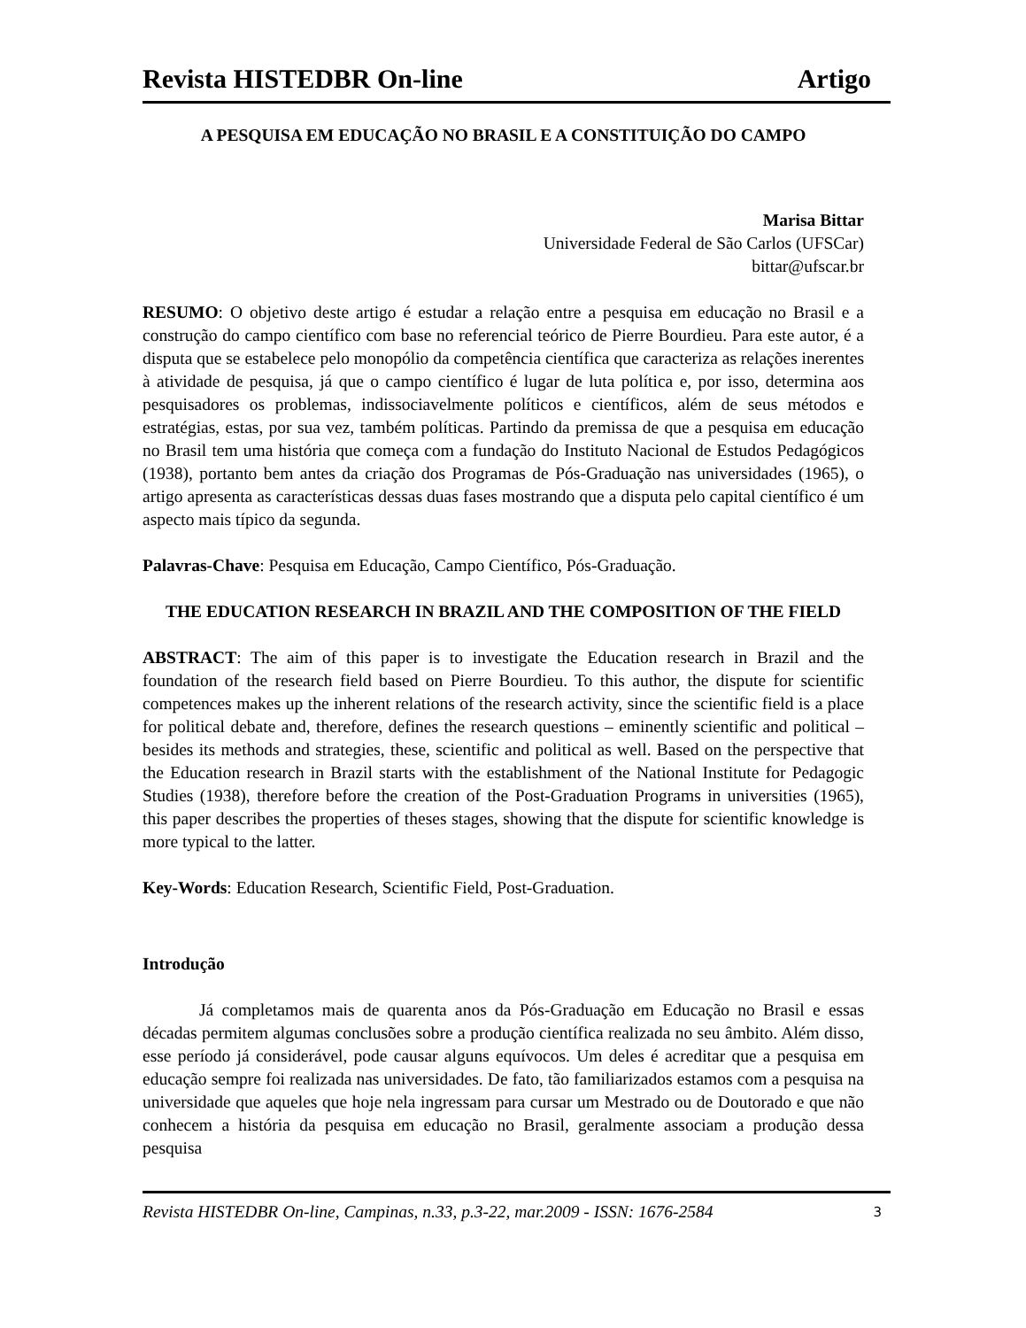Revista HISTEDBR On-line Artigo
A PESQUISA EM EDUCAÇÃO NO BRASIL E A CONSTITUIÇÃO DO CAMPO
Marisa Bittar
Universidade Federal de São Carlos (UFSCar)
bittar@ufscar.br
RESUMO: O objetivo deste artigo é estudar a relação entre a pesquisa em educação no Brasil e a construção do campo científico com base no referencial teórico de Pierre Bourdieu. Para este autor, é a disputa que se estabelece pelo monopólio da competência científica que caracteriza as relações inerentes à atividade de pesquisa, já que o campo científico é lugar de luta política e, por isso, determina aos pesquisadores os problemas, indissociavelmente políticos e científicos, além de seus métodos e estratégias, estas, por sua vez, também políticas. Partindo da premissa de que a pesquisa em educação no Brasil tem uma história que começa com a fundação do Instituto Nacional de Estudos Pedagógicos (1938), portanto bem antes da criação dos Programas de Pós-Graduação nas universidades (1965), o artigo apresenta as características dessas duas fases mostrando que a disputa pelo capital científico é um aspecto mais típico da segunda.
Palavras-Chave: Pesquisa em Educação, Campo Científico, Pós-Graduação.
THE EDUCATION RESEARCH IN BRAZIL AND THE COMPOSITION OF THE FIELD
ABSTRACT: The aim of this paper is to investigate the Education research in Brazil and the foundation of the research field based on Pierre Bourdieu. To this author, the dispute for scientific competences makes up the inherent relations of the research activity, since the scientific field is a place for political debate and, therefore, defines the research questions – eminently scientific and political – besides its methods and strategies, these, scientific and political as well. Based on the perspective that the Education research in Brazil starts with the establishment of the National Institute for Pedagogic Studies (1938), therefore before the creation of the Post-Graduation Programs in universities (1965), this paper describes the properties of theses stages, showing that the dispute for scientific knowledge is more typical to the latter.
Key-Words: Education Research, Scientific Field, Post-Graduation.
Introdução
Já completamos mais de quarenta anos da Pós-Graduação em Educação no Brasil e essas décadas permitem algumas conclusões sobre a produção científica realizada no seu âmbito. Além disso, esse período já considerável, pode causar alguns equívocos. Um deles é acreditar que a pesquisa em educação sempre foi realizada nas universidades. De fato, tão familiarizados estamos com a pesquisa na universidade que aqueles que hoje nela ingressam para cursar um Mestrado ou de Doutorado e que não conhecem a história da pesquisa em educação no Brasil, geralmente associam a produção dessa pesquisa
Revista HISTEDBR On-line, Campinas, n.33, p.3-22, mar.2009 - ISSN: 1676-2584 3